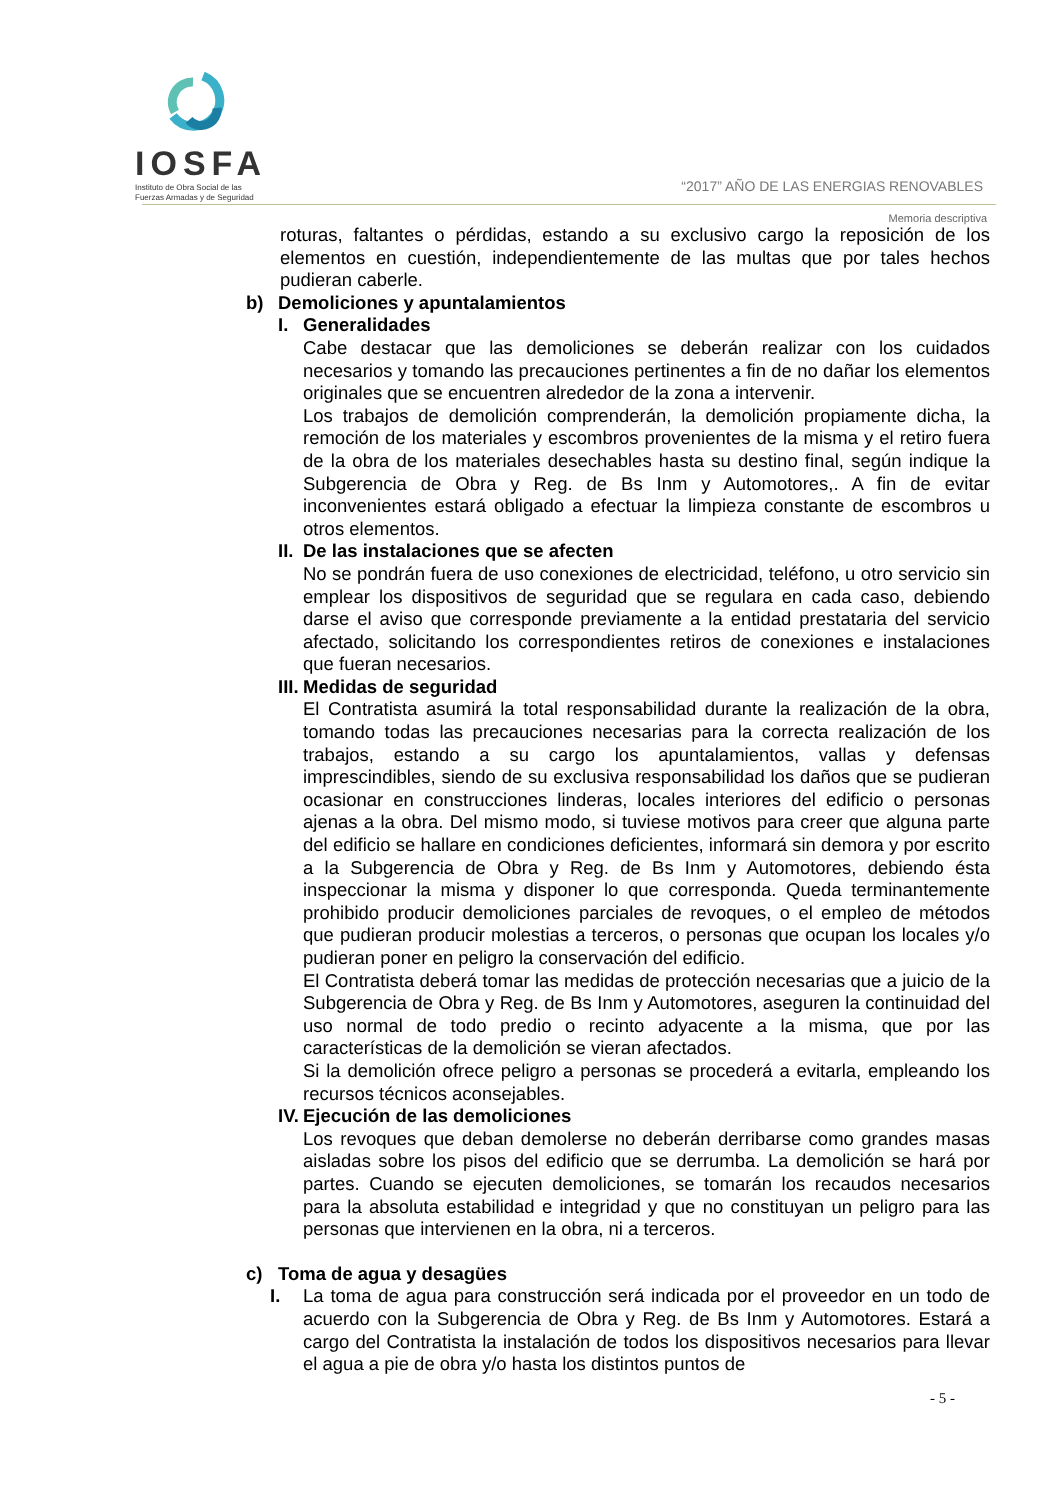IOSFA
Instituto de Obra Social de las
Fuerzas Armadas y de Seguridad
“2017” AÑO DE LAS ENERGIAS RENOVABLES
Memoria descriptiva
roturas, faltantes o pérdidas, estando a su exclusivo cargo la reposición de los elementos en cuestión, independientemente de las multas que por tales hechos pudieran caberle.
b) Demoliciones y apuntalamientos
I. Generalidades
Cabe destacar que las demoliciones se deberán realizar con los cuidados necesarios y tomando las precauciones pertinentes a fin de no dañar los elementos originales que se encuentren alrededor de la zona a intervenir.
Los trabajos de demolición comprenderán, la demolición propiamente dicha, la remoción de los materiales y escombros provenientes de la misma y el retiro fuera de la obra de los materiales desechables hasta su destino final, según indique la Subgerencia de Obra y Reg. de Bs Inm y Automotores,. A fin de evitar inconvenientes estará obligado a efectuar la limpieza constante de escombros u otros elementos.
II. De las instalaciones que se afecten
No se pondrán fuera de uso conexiones de electricidad, teléfono, u otro servicio sin emplear los dispositivos de seguridad que se regulara en cada caso, debiendo darse el aviso que corresponde previamente a la entidad prestataria del servicio afectado, solicitando los correspondientes retiros de conexiones e instalaciones que fueran necesarios.
III. Medidas de seguridad
El Contratista asumirá la total responsabilidad durante la realización de la obra, tomando todas las precauciones necesarias para la correcta realización de los trabajos, estando a su cargo los apuntalamientos, vallas y defensas imprescindibles, siendo de su exclusiva responsabilidad los daños que se pudieran ocasionar en construcciones linderas, locales interiores del edificio o personas ajenas a la obra. Del mismo modo, si tuviese motivos para creer que alguna parte del edificio se hallare en condiciones deficientes, informará sin demora y por escrito a la Subgerencia de Obra y Reg. de Bs Inm y Automotores, debiendo ésta inspeccionar la misma y disponer lo que corresponda. Queda terminantemente prohibido producir demoliciones parciales de revoques, o el empleo de métodos que pudieran producir molestias a terceros, o personas que ocupan los locales y/o pudieran poner en peligro la conservación del edificio.
El Contratista deberá tomar las medidas de protección necesarias que a juicio de la Subgerencia de Obra y Reg. de Bs Inm y Automotores, aseguren la continuidad del uso normal de todo predio o recinto adyacente a la misma, que por las características de la demolición se vieran afectados.
Si la demolición ofrece peligro a personas se procederá a evitarla, empleando los recursos técnicos aconsejables.
IV. Ejecución de las demoliciones
Los revoques que deban demolerse no deberán derribarse como grandes masas aisladas sobre los pisos del edificio que se derrumba. La demolición se hará por partes. Cuando se ejecuten demoliciones, se tomarán los recaudos necesarios para la absoluta estabilidad e integridad y que no constituyan un peligro para las personas que intervienen en la obra, ni a terceros.
c) Toma de agua y desagües
I. La toma de agua para construcción será indicada por el proveedor en un todo de acuerdo con la Subgerencia de Obra y Reg. de Bs Inm y Automotores. Estará a cargo del Contratista la instalación de todos los dispositivos necesarios para llevar el agua a pie de obra y/o hasta los distintos puntos de
- 5 -